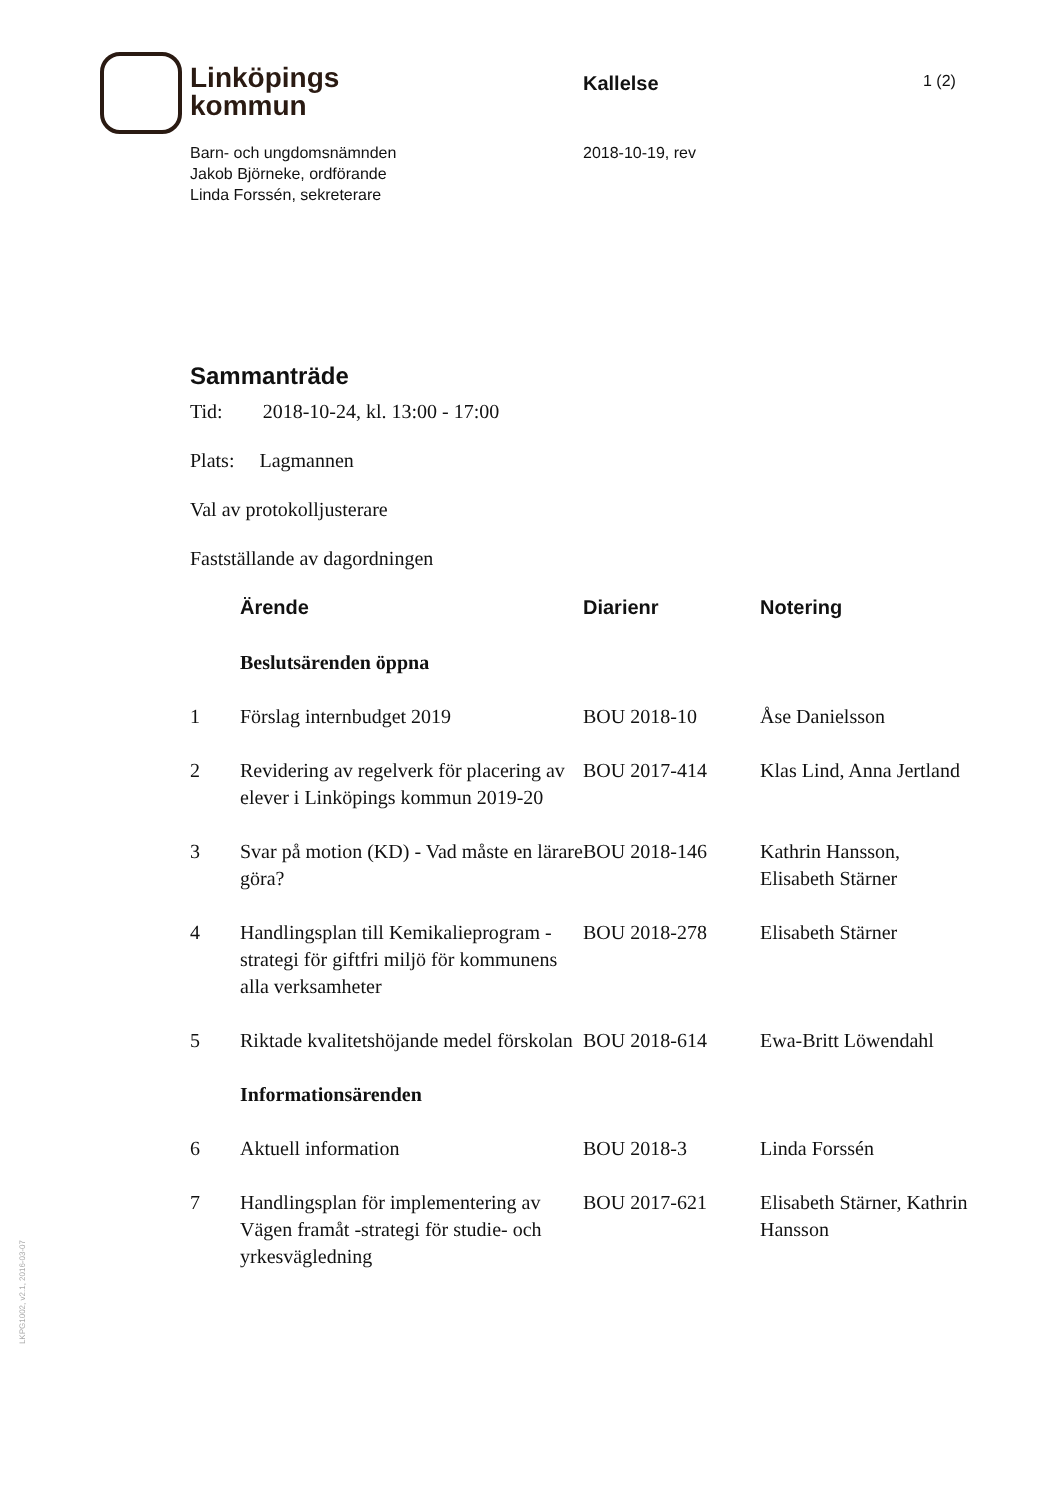Linköpings
kommun
Kallelse
1 (2)
Barn- och ungdomsnämnden
Jakob Björneke, ordförande
Linda Forssén, sekreterare
2018-10-19, rev
Sammanträde
Tid: 2018-10-24, kl. 13:00 - 17:00
Plats: Lagmannen
Val av protokolljusterare
Fastställande av dagordningen
| | Ärende | Diarienr | Notering |
| --- | --- | --- | --- |
| | Beslutsärenden öppna | | |
| 1 | Förslag internbudget 2019 | BOU 2018-10 | Åse Danielsson |
| 2 | Revidering av regelverk för placering av elever i Linköpings kommun 2019-20 | BOU 2017-414 | Klas Lind, Anna Jertland |
| 3 | Svar på motion (KD) - Vad måste en lärare göra? | BOU 2018-146 | Kathrin Hansson, Elisabeth Stärner |
| 4 | Handlingsplan till Kemikalieprogram - strategi för giftfri miljö för kommunens alla verksamheter | BOU 2018-278 | Elisabeth Stärner |
| 5 | Riktade kvalitetshöjande medel förskolan | BOU 2018-614 | Ewa-Britt Löwendahl |
| | Informationsärenden | | |
| 6 | Aktuell information | BOU 2018-3 | Linda Forssén |
| 7 | Handlingsplan för implementering av Vägen framåt -strategi för studie- och yrkesvägledning | BOU 2017-621 | Elisabeth Stärner, Kathrin Hansson |
LKPG1002, v2.1, 2016-03-07